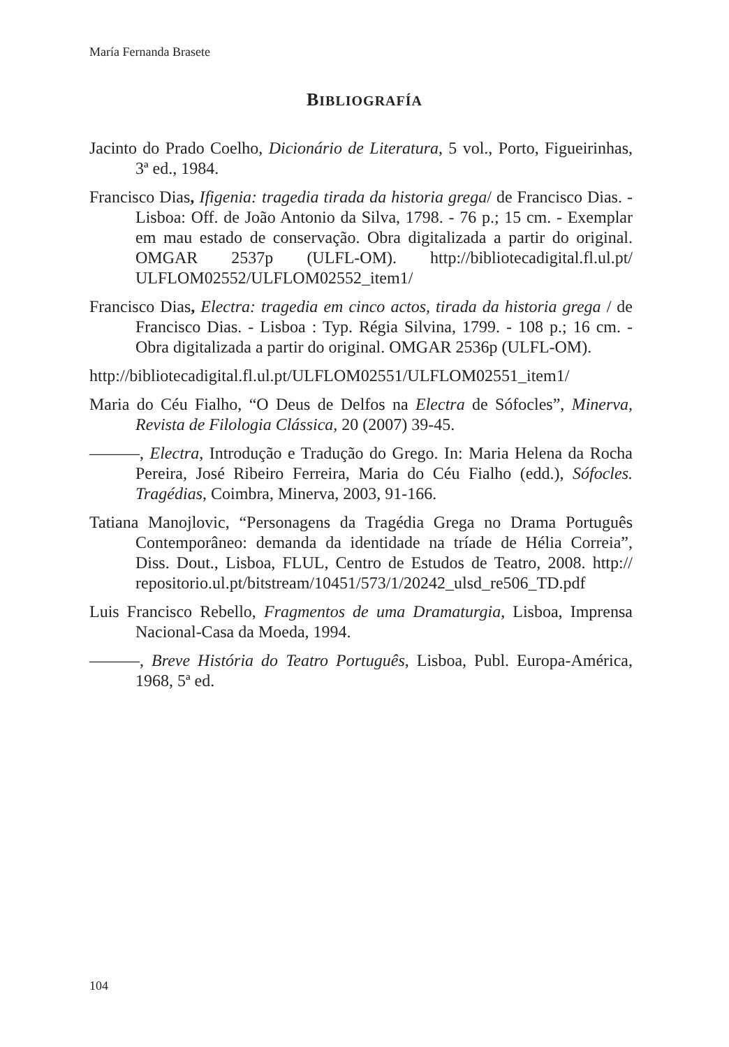María Fernanda Brasete
BIBLIOGRAFÍA
Jacinto do Prado Coelho, Dicionário de Literatura, 5 vol., Porto, Figueirinhas, 3ª ed., 1984.
Francisco Dias, Ifigenia: tragedia tirada da historia grega/ de Francisco Dias. - Lisboa: Off. de João Antonio da Silva, 1798. - 76 p.; 15 cm. - Exemplar em mau estado de conservação. Obra digitalizada a partir do original. OMGAR 2537p (ULFL-OM). http://bibliotecadigital.fl.ul.pt/ ULFLOM02552/ULFLOM02552_item1/
Francisco Dias, Electra: tragedia em cinco actos, tirada da historia grega / de Francisco Dias. - Lisboa : Typ. Régia Silvina, 1799. - 108 p.; 16 cm. - Obra digitalizada a partir do original. OMGAR 2536p (ULFL-OM).
http://bibliotecadigital.fl.ul.pt/ULFLOM02551/ULFLOM02551_item1/
Maria do Céu Fialho, “O Deus de Delfos na Electra de Sófocles”, Minerva, Revista de Filologia Clássica, 20 (2007) 39-45.
———, Electra, Introdução e Tradução do Grego. In: Maria Helena da Rocha Pereira, José Ribeiro Ferreira, Maria do Céu Fialho (edd.), Sófocles. Tragédias, Coimbra, Minerva, 2003, 91-166.
Tatiana Manojlovic, “Personagens da Tragédia Grega no Drama Português Contemporâneo: demanda da identidade na tríade de Hélia Correia”, Diss. Dout., Lisboa, FLUL, Centro de Estudos de Teatro, 2008. http:// repositorio.ul.pt/bitstream/10451/573/1/20242_ulsd_re506_TD.pdf
Luis Francisco Rebello, Fragmentos de uma Dramaturgia, Lisboa, Imprensa Nacional-Casa da Moeda, 1994.
———, Breve História do Teatro Português, Lisboa, Publ. Europa-América, 1968, 5ª ed.
104